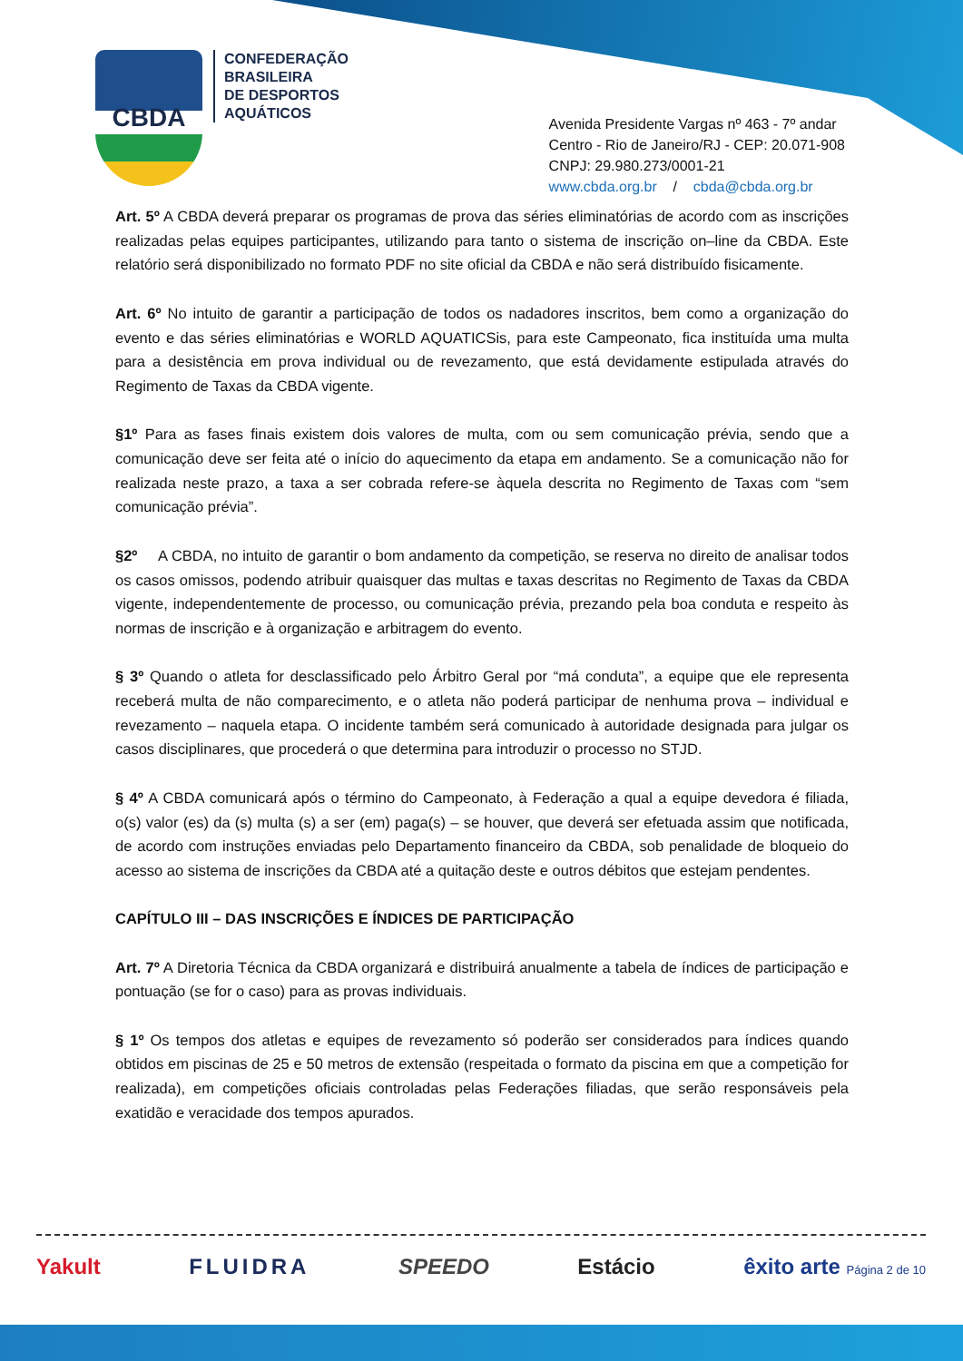CBDA
CONFEDERAÇÃO
BRASILEIRA
DE DESPORTOS
AQUÁTICOS
Avenida Presidente Vargas nº 463 - 7º andar
Centro - Rio de Janeiro/RJ - CEP: 20.071-908
CNPJ: 29.980.273/0001-21
www.cbda.org.br / cbda@cbda.org.br
Art. 5º A CBDA deverá preparar os programas de prova das séries eliminatórias de acordo com as inscrições realizadas pelas equipes participantes, utilizando para tanto o sistema de inscrição on–line da CBDA. Este relatório será disponibilizado no formato PDF no site oficial da CBDA e não será distribuído fisicamente.
Art. 6º No intuito de garantir a participação de todos os nadadores inscritos, bem como a organização do evento e das séries eliminatórias e WORLD AQUATICSis, para este Campeonato, fica instituída uma multa para a desistência em prova individual ou de revezamento, que está devidamente estipulada através do Regimento de Taxas da CBDA vigente.
§1º Para as fases finais existem dois valores de multa, com ou sem comunicação prévia, sendo que a comunicação deve ser feita até o início do aquecimento da etapa em andamento. Se a comunicação não for realizada neste prazo, a taxa a ser cobrada refere-se àquela descrita no Regimento de Taxas com “sem comunicação prévia”.
§2º A CBDA, no intuito de garantir o bom andamento da competição, se reserva no direito de analisar todos os casos omissos, podendo atribuir quaisquer das multas e taxas descritas no Regimento de Taxas da CBDA vigente, independentemente de processo, ou comunicação prévia, prezando pela boa conduta e respeito às normas de inscrição e à organização e arbitragem do evento.
§ 3º Quando o atleta for desclassificado pelo Árbitro Geral por “má conduta”, a equipe que ele representa receberá multa de não comparecimento, e o atleta não poderá participar de nenhuma prova – individual e revezamento – naquela etapa. O incidente também será comunicado à autoridade designada para julgar os casos disciplinares, que procederá o que determina para introduzir o processo no STJD.
§ 4º A CBDA comunicará após o término do Campeonato, à Federação a qual a equipe devedora é filiada, o(s) valor (es) da (s) multa (s) a ser (em) paga(s) – se houver, que deverá ser efetuada assim que notificada, de acordo com instruções enviadas pelo Departamento financeiro da CBDA, sob penalidade de bloqueio do acesso ao sistema de inscrições da CBDA até a quitação deste e outros débitos que estejam pendentes.
CAPÍTULO III – DAS INSCRIÇÕES E ÍNDICES DE PARTICIPAÇÃO
Art. 7º A Diretoria Técnica da CBDA organizará e distribuirá anualmente a tabela de índices de participação e pontuação (se for o caso) para as provas individuais.
§ 1º Os tempos dos atletas e equipes de revezamento só poderão ser considerados para índices quando obtidos em piscinas de 25 e 50 metros de extensão (respeitada o formato da piscina em que a competição for realizada), em competições oficiais controladas pelas Federações filiadas, que serão responsáveis pela exatidão e veracidade dos tempos apurados.
Yakult FLUIDRA SPEEDO Estácio êxito arte Página 2 de 10